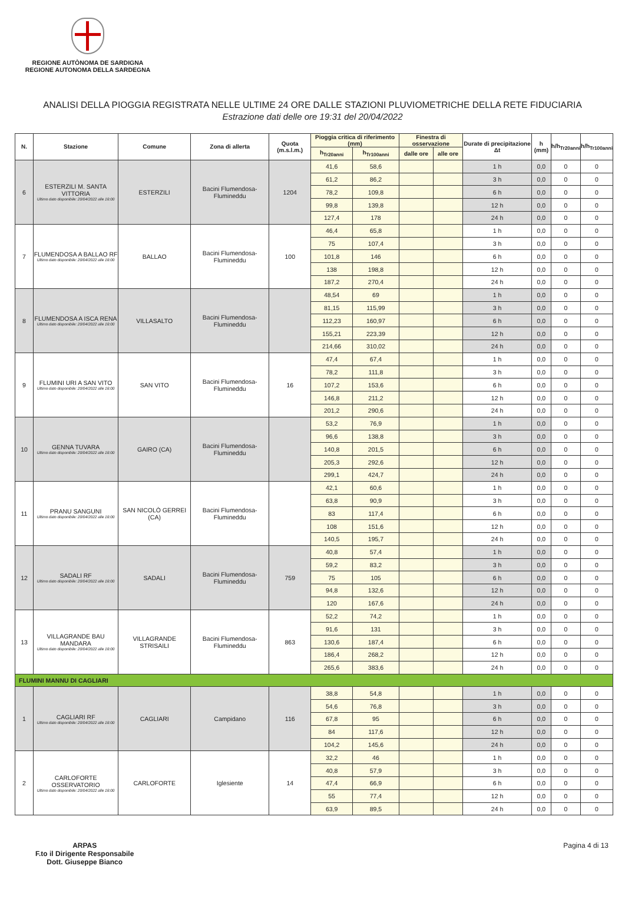REGIONE AUTÒNOMA DE SARDIGNA
REGIONE AUTONOMA DELLA SARDEGNA
ANALISI DELLA PIOGGIA REGISTRATA NELLE ULTIME 24 ORE DALLE STAZIONI PLUVIOMETRICHE DELLA RETE FIDUCIARIA
Estrazione dati delle ore 19:31 del 20/04/2022
| N. | Stazione | Comune | Zona di allerta | Quota (m.s.l.m.) | Pioggia critica di riferimento (mm) | | Finestra di osservazione | | Durate di precipitazione Δt | h (mm) | h/h<sub>Tr20anni</sub> | h/h<sub>Tr100anni</sub> |
| --- | --- | --- | --- | --- | --- | --- | --- | --- | --- | --- | --- | --- |
| | | | | | h<sub>Tr20anni</sub> | h<sub>Tr100anni</sub> | dalle ore | alle ore | | | | |
| 6 | ESTERZILI M. SANTA VITTORIA Ultimo dato disponibile: 20/04/2022 alle 18:00 | ESTERZILI | Bacini Flumendosa-Flumineddu | 1204 | 41,6 | 58,6 | | | 1 h | 0,0 | 0 | 0 |
| | | | | | 61,2 | 86,2 | | | 3 h | 0,0 | 0 | 0 |
| | | | | | 78,2 | 109,8 | | | 6 h | 0,0 | 0 | 0 |
| | | | | | 99,8 | 139,8 | | | 12 h | 0,0 | 0 | 0 |
| | | | | | 127,4 | 178 | | | 24 h | 0,0 | 0 | 0 |
| 7 | FLUMENDOSA A BALLAO RF Ultimo dato disponibile: 20/04/2022 alle 18:00 | BALLAO | Bacini Flumendosa-Flumineddu | 100 | 46,4 | 65,8 | | | 1 h | 0,0 | 0 | 0 |
| | | | | | 75 | 107,4 | | | 3 h | 0,0 | 0 | 0 |
| | | | | | 101,8 | 146 | | | 6 h | 0,0 | 0 | 0 |
| | | | | | 138 | 198,8 | | | 12 h | 0,0 | 0 | 0 |
| | | | | | 187,2 | 270,4 | | | 24 h | 0,0 | 0 | 0 |
| 8 | FLUMENDOSA A ISCA RENA Ultimo dato disponibile: 20/04/2022 alle 18:00 | VILLASALTO | Bacini Flumendosa-Flumineddu | | 48,54 | 69 | | | 1 h | 0,0 | 0 | 0 |
| | | | | | 81,15 | 115,99 | | | 3 h | 0,0 | 0 | 0 |
| | | | | | 112,23 | 160,97 | | | 6 h | 0,0 | 0 | 0 |
| | | | | | 155,21 | 223,39 | | | 12 h | 0,0 | 0 | 0 |
| | | | | | 214,66 | 310,02 | | | 24 h | 0,0 | 0 | 0 |
| 9 | FLUMINI URI A SAN VITO Ultimo dato disponibile: 20/04/2022 alle 18:00 | SAN VITO | Bacini Flumendosa-Flumineddu | 16 | 47,4 | 67,4 | | | 1 h | 0,0 | 0 | 0 |
| | | | | | 78,2 | 111,8 | | | 3 h | 0,0 | 0 | 0 |
| | | | | | 107,2 | 153,6 | | | 6 h | 0,0 | 0 | 0 |
| | | | | | 146,8 | 211,2 | | | 12 h | 0,0 | 0 | 0 |
| | | | | | 201,2 | 290,6 | | | 24 h | 0,0 | 0 | 0 |
| 10 | GENNA TUVARA Ultimo dato disponibile: 20/04/2022 alle 18:00 | GAIRO (CA) | Bacini Flumendosa-Flumineddu | | 53,2 | 76,9 | | | 1 h | 0,0 | 0 | 0 |
| | | | | | 96,6 | 138,8 | | | 3 h | 0,0 | 0 | 0 |
| | | | | | 140,8 | 201,5 | | | 6 h | 0,0 | 0 | 0 |
| | | | | | 205,3 | 292,6 | | | 12 h | 0,0 | 0 | 0 |
| | | | | | 299,1 | 424,7 | | | 24 h | 0,0 | 0 | 0 |
| 11 | PRANU SANGUNI Ultimo dato disponibile: 20/04/2022 alle 18:00 | SAN NICOLÒ GERREI (CA) | Bacini Flumendosa-Flumineddu | | 42,1 | 60,6 | | | 1 h | 0,0 | 0 | 0 |
| | | | | | 63,8 | 90,9 | | | 3 h | 0,0 | 0 | 0 |
| | | | | | 83 | 117,4 | | | 6 h | 0,0 | 0 | 0 |
| | | | | | 108 | 151,6 | | | 12 h | 0,0 | 0 | 0 |
| | | | | | 140,5 | 195,7 | | | 24 h | 0,0 | 0 | 0 |
| 12 | SADALI RF Ultimo dato disponibile: 20/04/2022 alle 18:00 | SADALI | Bacini Flumendosa-Flumineddu | 759 | 40,8 | 57,4 | | | 1 h | 0,0 | 0 | 0 |
| | | | | | 59,2 | 83,2 | | | 3 h | 0,0 | 0 | 0 |
| | | | | | 75 | 105 | | | 6 h | 0,0 | 0 | 0 |
| | | | | | 94,8 | 132,6 | | | 12 h | 0,0 | 0 | 0 |
| | | | | | 120 | 167,6 | | | 24 h | 0,0 | 0 | 0 |
| 13 | VILLAGRANDE BAU MANDARA Ultimo dato disponibile: 20/04/2022 alle 18:00 | VILLAGRANDE STRISAILI | Bacini Flumendosa-Flumineddu | 863 | 52,2 | 74,2 | | | 1 h | 0,0 | 0 | 0 |
| | | | | | 91,6 | 131 | | | 3 h | 0,0 | 0 | 0 |
| | | | | | 130,6 | 187,4 | | | 6 h | 0,0 | 0 | 0 |
| | | | | | 186,4 | 268,2 | | | 12 h | 0,0 | 0 | 0 |
| | | | | | 265,6 | 383,6 | | | 24 h | 0,0 | 0 | 0 |
| FLUMINI MANNU DI CAGLIARI | | | | | | | | | | | | |
| 1 | CAGLIARI RF Ultimo dato disponibile: 20/04/2022 alle 18:00 | CAGLIARI | Campidano | 116 | 38,8 | 54,8 | | | 1 h | 0,0 | 0 | 0 |
| | | | | | 54,6 | 76,8 | | | 3 h | 0,0 | 0 | 0 |
| | | | | | 67,8 | 95 | | | 6 h | 0,0 | 0 | 0 |
| | | | | | 84 | 117,6 | | | 12 h | 0,0 | 0 | 0 |
| | | | | | 104,2 | 145,6 | | | 24 h | 0,0 | 0 | 0 |
| 2 | CARLOFORTE OSSERVATORIO Ultimo dato disponibile: 20/04/2022 alle 18:00 | CARLOFORTE | Iglesiente | 14 | 32,2 | 46 | | | 1 h | 0,0 | 0 | 0 |
| | | | | | 40,8 | 57,9 | | | 3 h | 0,0 | 0 | 0 |
| | | | | | 47,4 | 66,9 | | | 6 h | 0,0 | 0 | 0 |
| | | | | | 55 | 77,4 | | | 12 h | 0,0 | 0 | 0 |
| | | | | | 63,9 | 89,5 | | | 24 h | 0,0 | 0 | 0 |
ARPAS
F.to il Dirigente Responsabile
Dott. Giuseppe Bianco
Pagina 4 di 13